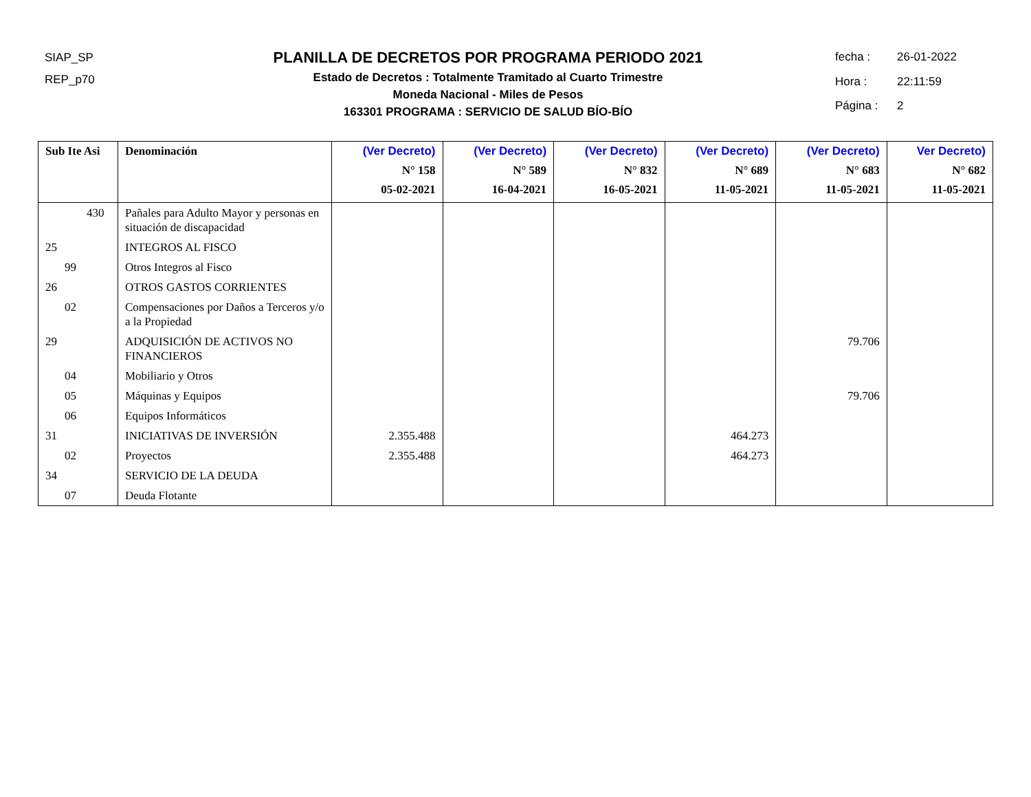SIAP_SP
REP_p70
PLANILLA DE DECRETOS POR PROGRAMA PERIODO 2021
Estado de Decretos : Totalmente Tramitado al Cuarto Trimestre
Moneda Nacional - Miles de Pesos
163301 PROGRAMA : SERVICIO DE SALUD BÍO-BÍO
fecha : 26-01-2022 Hora : 22:11:59 Página : 2
| Sub Ite Asi | Denominación | (Ver Decreto) N° 158 05-02-2021 | (Ver Decreto) N° 589 16-04-2021 | (Ver Decreto) N° 832 16-05-2021 | (Ver Decreto) N° 689 11-05-2021 | (Ver Decreto) N° 683 11-05-2021 | Ver Decreto) N° 682 11-05-2021 |
| --- | --- | --- | --- | --- | --- | --- | --- |
| 430 | Pañales para Adulto Mayor y personas en situación de discapacidad | | | | | | |
| 25 | INTEGROS AL FISCO | | | | | | |
| 99 | Otros Integros al Fisco | | | | | | |
| 26 | OTROS GASTOS CORRIENTES | | | | | | |
| 02 | Compensaciones por Daños a Terceros y/o a la Propiedad | | | | | | |
| 29 | ADQUISICIÓN DE ACTIVOS NO FINANCIEROS | | | | | 79.706 | |
| 04 | Mobiliario y Otros | | | | | | |
| 05 | Máquinas y Equipos | | | | | 79.706 | |
| 06 | Equipos Informáticos | | | | | | |
| 31 | INICIATIVAS DE INVERSIÓN | 2.355.488 | | | 464.273 | | |
| 02 | Proyectos | 2.355.488 | | | 464.273 | | |
| 34 | SERVICIO DE LA DEUDA | | | | | | |
| 07 | Deuda Flotante | | | | | | |